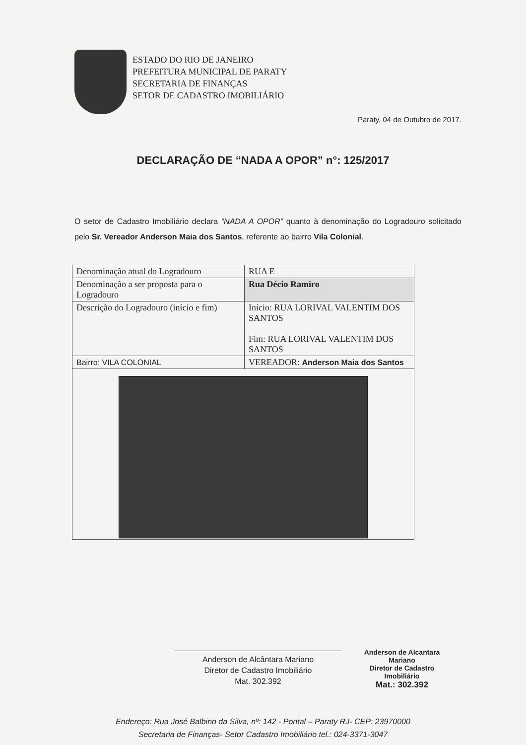ESTADO DO RIO DE JANEIRO
PREFEITURA MUNICIPAL DE PARATY
SECRETARIA DE FINANÇAS
SETOR DE CADASTRO IMOBILIÁRIO
Paraty, 04 de Outubro de 2017.
DECLARAÇÃO DE “NADA A OPOR” n°: 125/2017
O setor de Cadastro Imobiliário declara “NADA A OPOR” quanto à denominação do Logradouro solicitado pelo Sr. Vereador Anderson Maia dos Santos, referente ao bairro Vila Colonial.
| Denominação atual do Logradouro | RUA E |
| Denominação a ser proposta para o Logradouro | Rua Décio Ramiro |
| Descrição do Logradouro (início e fim) | Início: RUA LORIVAL VALENTIM DOS SANTOS Fim: RUA LORIVAL VALENTIM DOS SANTOS |
| Bairro: VILA COLONIAL | VEREADOR: Anderson Maia dos Santos |
Anderson de Alcântara Mariano
Diretor de Cadastro Imobiliário
Mat. 302.392
Anderson de Alcantara Mariano
Diretor de Cadastro
Imobiliário
Mat.: 302.392
Endereço: Rua José Balbino da Silva, nº: 142 - Pontal – Paraty RJ- CEP: 23970000
Secretaria de Finanças- Setor Cadastro Imobiliário tel.: 024-3371-3047